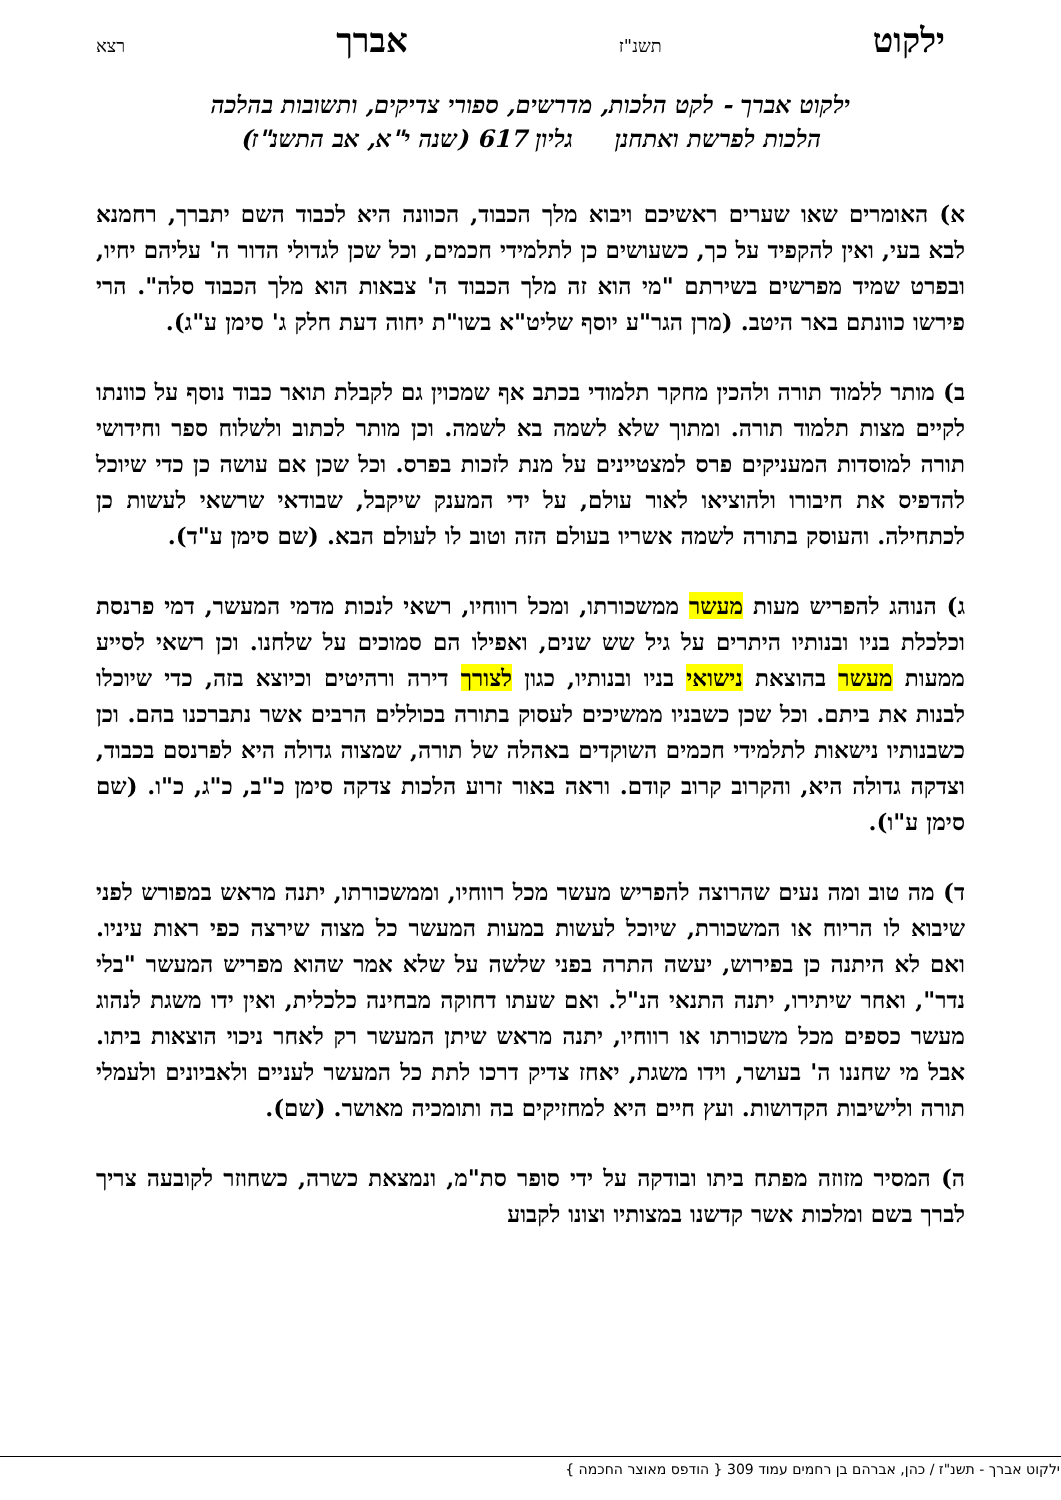ילקוט תשנ"ז אברך רצא
ילקוט אברך - לקט הלכות, מדרשים, ספורי צדיקים, ותשובות בהלכה
הלכות לפרשת ואתחנן גליון 617 (שנה י"א, אב התשנ"ז)
א) האומרים שאו שערים ראשיכם ויבוא מלך הכבוד, הכוונה היא לכבוד השם יתברך, רחמנא לבא בעי, ואין להקפיד על כך, כשעושים כן לתלמידי חכמים, וכל שכן לגדולי הדור ה' עליהם יחיו, ובפרט שמיד מפרשים בשירתם "מי הוא זה מלך הכבוד ה' צבאות הוא מלך הכבוד סלה". הרי פירשו כוונתם באר היטב. (מרן הגר"ע יוסף שליט"א בשו"ת יחוה דעת חלק ג' סימן ע"ג).
ב) מותר ללמוד תורה ולהכין מחקר תלמודי בכתב אף שמכוין גם לקבלת תואר כבוד נוסף על כוונתו לקיים מצות תלמוד תורה. ומתוך שלא לשמה בא לשמה. וכן מותר לכתוב ולשלוח ספר וחידושי תורה למוסדות המעניקים פרס למצטיינים על מנת לזכות בפרס. וכל שכן אם עושה כן כדי שיוכל להדפיס את חיבורו ולהוציאו לאור עולם, על ידי המענק שיקבל, שבודאי שרשאי לעשות כן לכתחילה. והעוסק בתורה לשמה אשריו בעולם הזה וטוב לו לעולם הבא. (שם סימן ע"ד).
ג) הנוהג להפריש מעות מעשר ממשכורתו, ומכל רווחיו, רשאי לנכות מדמי המעשר, דמי פרנסת וכלכלת בניו ובנותיו היתרים על גיל שש שנים, ואפילו הם סמוכים על שלחנו. וכן רשאי לסייע ממעות מעשר בהוצאת נישואי בניו ובנותיו, כגון לצורך דירה ורהיטים וכיוצא בזה, כדי שיוכלו לבנות את ביתם. וכל שכן כשבניו ממשיכים לעסוק בתורה בכוללים הרבים אשר נתברכנו בהם. וכן כשבנותיו נישאות לתלמידי חכמים השוקדים באהלה של תורה, שמצוה גדולה היא לפרנסם בכבוד, וצדקה גדולה היא, והקרוב קרוב קודם. וראה באור זרוע הלכות צדקה סימן כ"ב, כ"ג, כ"ו. (שם סימן ע"ו).
ד) מה טוב ומה נעים שהרוצה להפריש מעשר מכל רווחיו, וממשכורתו, יתנה מראש במפורש לפני שיבוא לו הריוח או המשכורת, שיוכל לעשות במעות המעשר כל מצוה שירצה כפי ראות עיניו. ואם לא היתנה כן בפירוש, יעשה התרה בפני שלשה על שלא אמר שהוא מפריש המעשר "בלי נדר", ואחר שיתירו, יתנה התנאי הנ"ל. ואם שעתו דחוקה מבחינה כלכלית, ואין ידו משגת לנהוג מעשר כספים מכל משכורתו או רווחיו, יתנה מראש שיתן המעשר רק לאחר ניכוי הוצאות ביתו. אבל מי שחננו ה' בעושר, וידו משגת, יאחז צדיק דרכו לתת כל המעשר לעניים ולאביונים ולעמלי תורה ולישיבות הקדושות. ועץ חיים היא למחזיקים בה ותומכיה מאושר. (שם).
ה) המסיר מזוזה מפתח ביתו ובודקה על ידי סופר סת"מ, ונמצאת כשרה, כשחוזר לקובעה צריך לברך בשם ומלכות אשר קדשנו במצותיו וצונו לקבוע
ילקוט אברך - תשנ"ז / כהן, אברהם בן רחמים עמוד 309 { הודפס מאוצר החכמה }